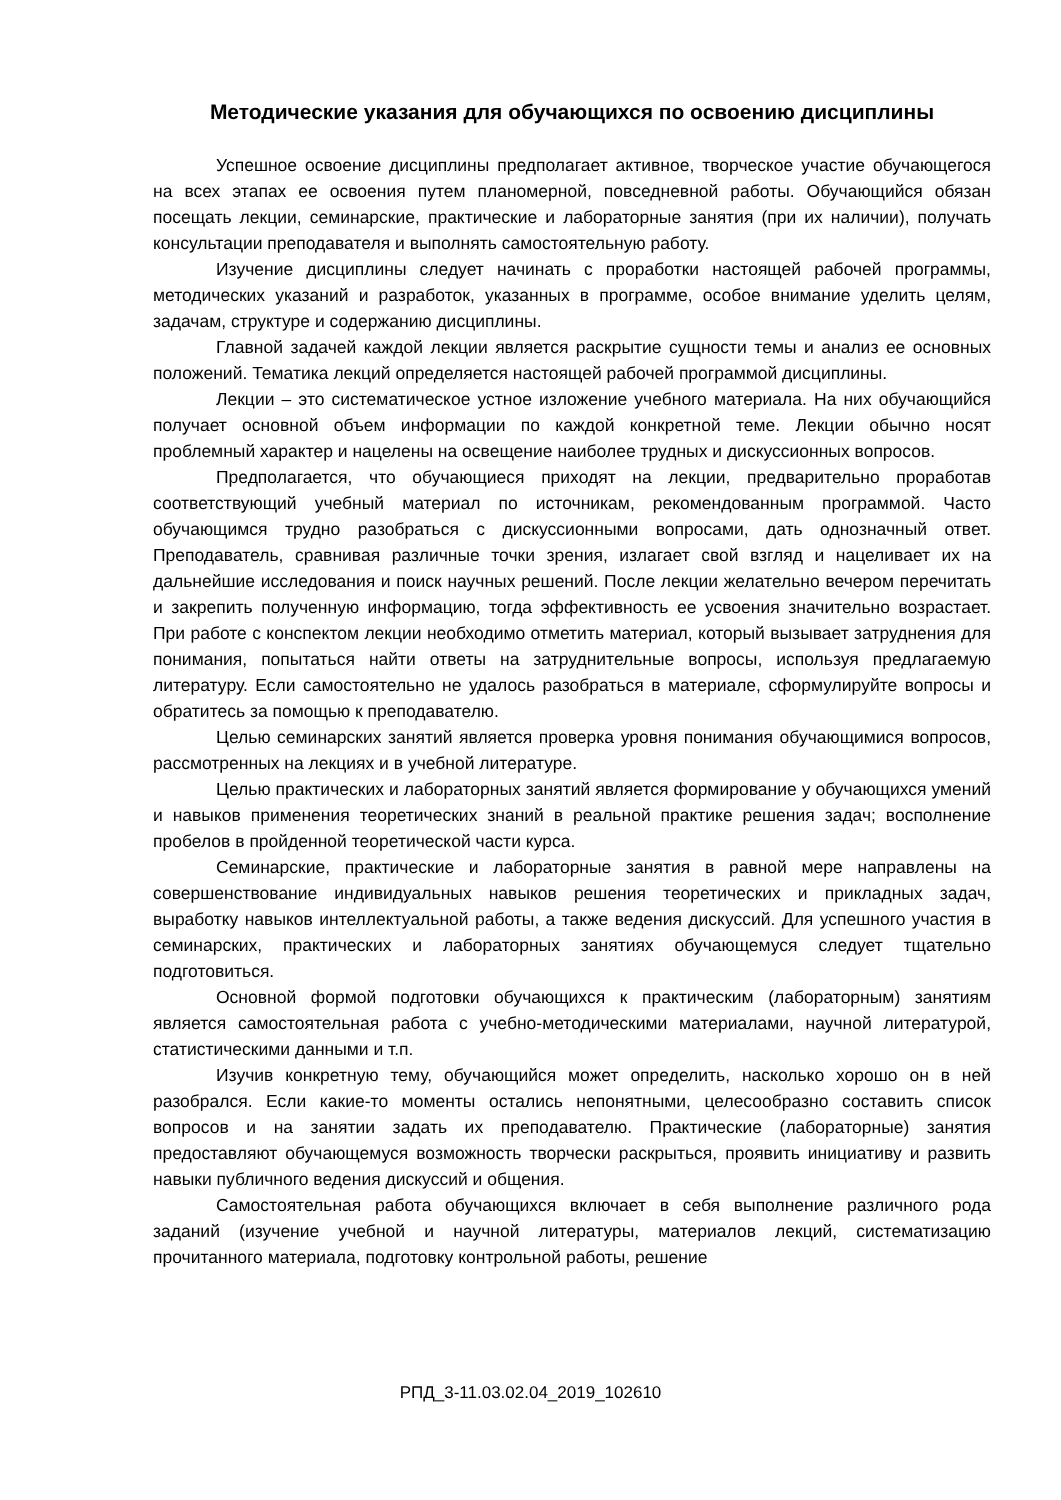Методические указания для обучающихся по освоению дисциплины
Успешное освоение дисциплины предполагает активное, творческое участие обучающегося на всех этапах ее освоения путем планомерной, повседневной работы. Обучающийся обязан посещать лекции, семинарские, практические и лабораторные занятия (при их наличии), получать консультации преподавателя и выполнять самостоятельную работу.
Изучение дисциплины следует начинать с проработки настоящей рабочей программы, методических указаний и разработок, указанных в программе, особое внимание уделить целям, задачам, структуре и содержанию дисциплины.
Главной задачей каждой лекции является раскрытие сущности темы и анализ ее основных положений. Тематика лекций определяется настоящей рабочей программой дисциплины.
Лекции – это систематическое устное изложение учебного материала. На них обучающийся получает основной объем информации по каждой конкретной теме. Лекции обычно носят проблемный характер и нацелены на освещение наиболее трудных и дискуссионных вопросов.
Предполагается, что обучающиеся приходят на лекции, предварительно проработав соответствующий учебный материал по источникам, рекомендованным программой. Часто обучающимся трудно разобраться с дискуссионными вопросами, дать однозначный ответ. Преподаватель, сравнивая различные точки зрения, излагает свой взгляд и нацеливает их на дальнейшие исследования и поиск научных решений. После лекции желательно вечером перечитать и закрепить полученную информацию, тогда эффективность ее усвоения значительно возрастает. При работе с конспектом лекции необходимо отметить материал, который вызывает затруднения для понимания, попытаться найти ответы на затруднительные вопросы, используя предлагаемую литературу. Если самостоятельно не удалось разобраться в материале, сформулируйте вопросы и обратитесь за помощью к преподавателю.
Целью семинарских занятий является проверка уровня понимания обучающимися вопросов, рассмотренных на лекциях и в учебной литературе.
Целью практических и лабораторных занятий является формирование у обучающихся умений и навыков применения теоретических знаний в реальной практике решения задач; восполнение пробелов в пройденной теоретической части курса.
Семинарские, практические и лабораторные занятия в равной мере направлены на совершенствование индивидуальных навыков решения теоретических и прикладных задач, выработку навыков интеллектуальной работы, а также ведения дискуссий. Для успешного участия в семинарских, практических и лабораторных занятиях обучающемуся следует тщательно подготовиться.
Основной формой подготовки обучающихся к практическим (лабораторным) занятиям является самостоятельная работа с учебно-методическими материалами, научной литературой, статистическими данными и т.п.
Изучив конкретную тему, обучающийся может определить, насколько хорошо он в ней разобрался. Если какие-то моменты остались непонятными, целесообразно составить список вопросов и на занятии задать их преподавателю. Практические (лабораторные) занятия предоставляют обучающемуся возможность творчески раскрыться, проявить инициативу и развить навыки публичного ведения дискуссий и общения.
Самостоятельная работа обучающихся включает в себя выполнение различного рода заданий (изучение учебной и научной литературы, материалов лекций, систематизацию прочитанного материала, подготовку контрольной работы, решение
РПД_3-11.03.02.04_2019_102610